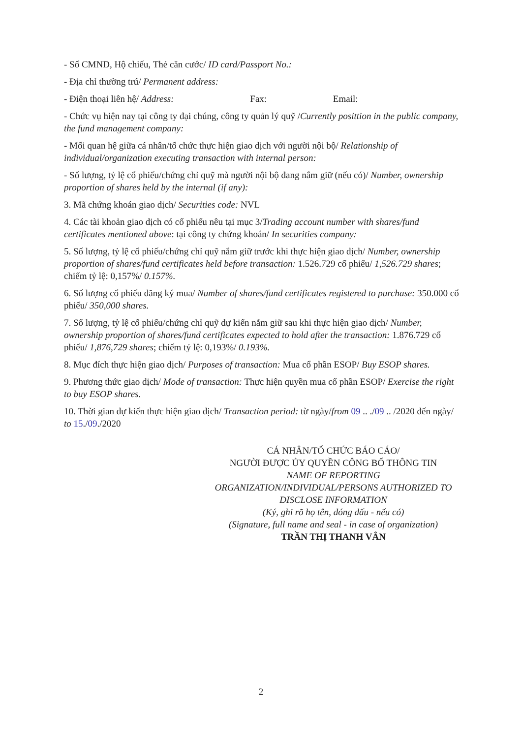- Số CMND, Hộ chiếu, Thẻ căn cước/ ID card/Passport No.:
- Địa chỉ thường trú/ Permanent address:
- Điện thoại liên hệ/ Address: Fax: Email:
- Chức vụ hiện nay tại công ty đại chúng, công ty quản lý quỹ /Currently posittion in the public company, the fund management company:
- Mối quan hệ giữa cá nhân/tổ chức thực hiện giao dịch với người nội bộ/ Relationship of individual/organization executing transaction with internal person:
- Số lượng, tỷ lệ cổ phiếu/chứng chỉ quỹ mà người nội bộ đang nắm giữ (nếu có)/ Number, ownership proportion of shares held by the internal (if any):
3. Mã chứng khoán giao dịch/ Securities code: NVL
4. Các tài khoản giao dịch có cổ phiếu nêu tại mục 3/Trading account number with shares/fund certificates mentioned above: tại công ty chứng khoán/ In securities company:
5. Số lượng, tỷ lệ cổ phiếu/chứng chỉ quỹ nắm giữ trước khi thực hiện giao dịch/ Number, ownership proportion of shares/fund certificates held before transaction: 1.526.729 cổ phiếu/ 1,526.729 shares; chiếm tỷ lệ: 0,157%/ 0.157%.
6. Số lượng cổ phiếu đăng ký mua/ Number of shares/fund certificates registered to purchase: 350.000 cổ phiếu/ 350,000 shares.
7. Số lượng, tỷ lệ cổ phiếu/chứng chỉ quỹ dự kiến nắm giữ sau khi thực hiện giao dịch/ Number, ownership proportion of shares/fund certificates expected to hold after the transaction: 1.876.729 cổ phiếu/ 1,876,729 shares; chiếm tỷ lệ: 0,193%/ 0.193%.
8. Mục đích thực hiện giao dịch/ Purposes of transaction: Mua cổ phần ESOP/ Buy ESOP shares.
9. Phương thức giao dịch/ Mode of transaction: Thực hiện quyền mua cổ phần ESOP/ Exercise the right to buy ESOP shares.
10. Thời gian dự kiến thực hiện giao dịch/ Transaction period: từ ngày/from 09 .. ./09 .. /2020 đến ngày/ to 15./09./2020
CÁ NHÂN/TỔ CHỨC BÁO CÁO/
NGƯỜI ĐƯỢC ỦY QUYỀN CÔNG BỐ THÔNG TIN
NAME OF REPORTING ORGANIZATION/INDIVIDUAL/PERSONS AUTHORIZED TO DISCLOSE INFORMATION
(Ký, ghi rõ họ tên, đóng dấu - nếu có)
(Signature, full name and seal - in case of organization)
TRẦN THỊ THANH VÂN
2